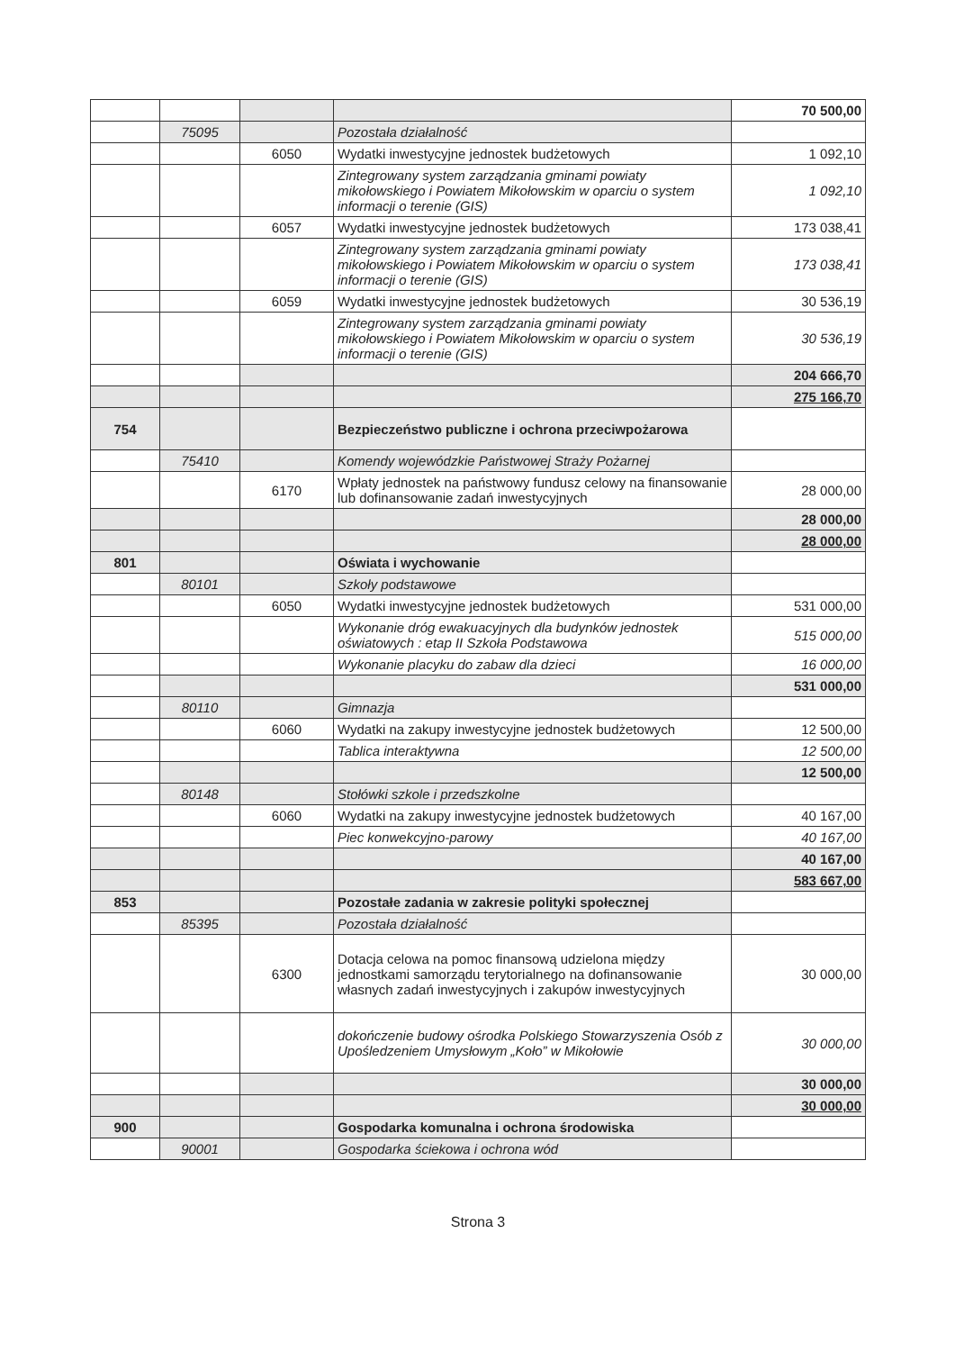| | | | | 70 500,00 |
| | 75095 | | Pozostała działalność | |
| | | 6050 | Wydatki inwestycyjne jednostek budżetowych | 1 092,10 |
| | | | Zintegrowany system zarządzania gminami powiaty mikołowskiego i Powiatem Mikołowskim w oparciu o system informacji o terenie (GIS) | 1 092,10 |
| | | 6057 | Wydatki inwestycyjne jednostek budżetowych | 173 038,41 |
| | | | Zintegrowany system zarządzania gminami powiaty mikołowskiego i Powiatem Mikołowskim w oparciu o system informacji o terenie (GIS) | 173 038,41 |
| | | 6059 | Wydatki inwestycyjne jednostek budżetowych | 30 536,19 |
| | | | Zintegrowany system zarządzania gminami powiaty mikołowskiego i Powiatem Mikołowskim w oparciu o system informacji o terenie (GIS) | 30 536,19 |
| | | | | 204 666,70 |
| | | | | 275 166,70 |
| 754 | | | Bezpieczeństwo publiczne i ochrona przeciwpożarowa | |
| | 75410 | | Komendy wojewódzkie Państwowej Straży Pożarnej | |
| | | 6170 | Wpłaty jednostek na państwowy fundusz celowy na finansowanie lub dofinansowanie zadań inwestycyjnych | 28 000,00 |
| | | | | 28 000,00 |
| | | | | 28 000,00 |
| 801 | | | Oświata i wychowanie | |
| | 80101 | | Szkoły podstawowe | |
| | | 6050 | Wydatki inwestycyjne jednostek budżetowych | 531 000,00 |
| | | | Wykonanie dróg ewakuacyjnych dla budynków jednostek oświatowych : etap II Szkoła Podstawowa | 515 000,00 |
| | | | Wykonanie placyku do zabaw dla dzieci | 16 000,00 |
| | | | | 531 000,00 |
| | 80110 | | Gimnazja | |
| | | 6060 | Wydatki na zakupy inwestycyjne jednostek budżetowych | 12 500,00 |
| | | | Tablica interaktywna | 12 500,00 |
| | | | | 12 500,00 |
| | 80148 | | Stołówki szkole i przedszkolne | |
| | | 6060 | Wydatki na zakupy inwestycyjne jednostek budżetowych | 40 167,00 |
| | | | Piec konwekcyjno-parowy | 40 167,00 |
| | | | | 40 167,00 |
| | | | | 583 667,00 |
| 853 | | | Pozostałe zadania w zakresie polityki społecznej | |
| | 85395 | | Pozostała działalność | |
| | | 6300 | Dotacja celowa na pomoc finansową udzielona między jednostkami samorządu terytorialnego na dofinansowanie własnych zadań inwestycyjnych i zakupów inwestycyjnych | 30 000,00 |
| | | | dokończenie budowy ośrodka Polskiego Stowarzyszenia Osób z Upośledzeniem Umysłowym „Koło” w Mikołowie | 30 000,00 |
| | | | | 30 000,00 |
| | | | | 30 000,00 |
| 900 | | | Gospodarka komunalna i ochrona środowiska | |
| | 90001 | | Gospodarka ściekowa i ochrona wód | |
Strona 3